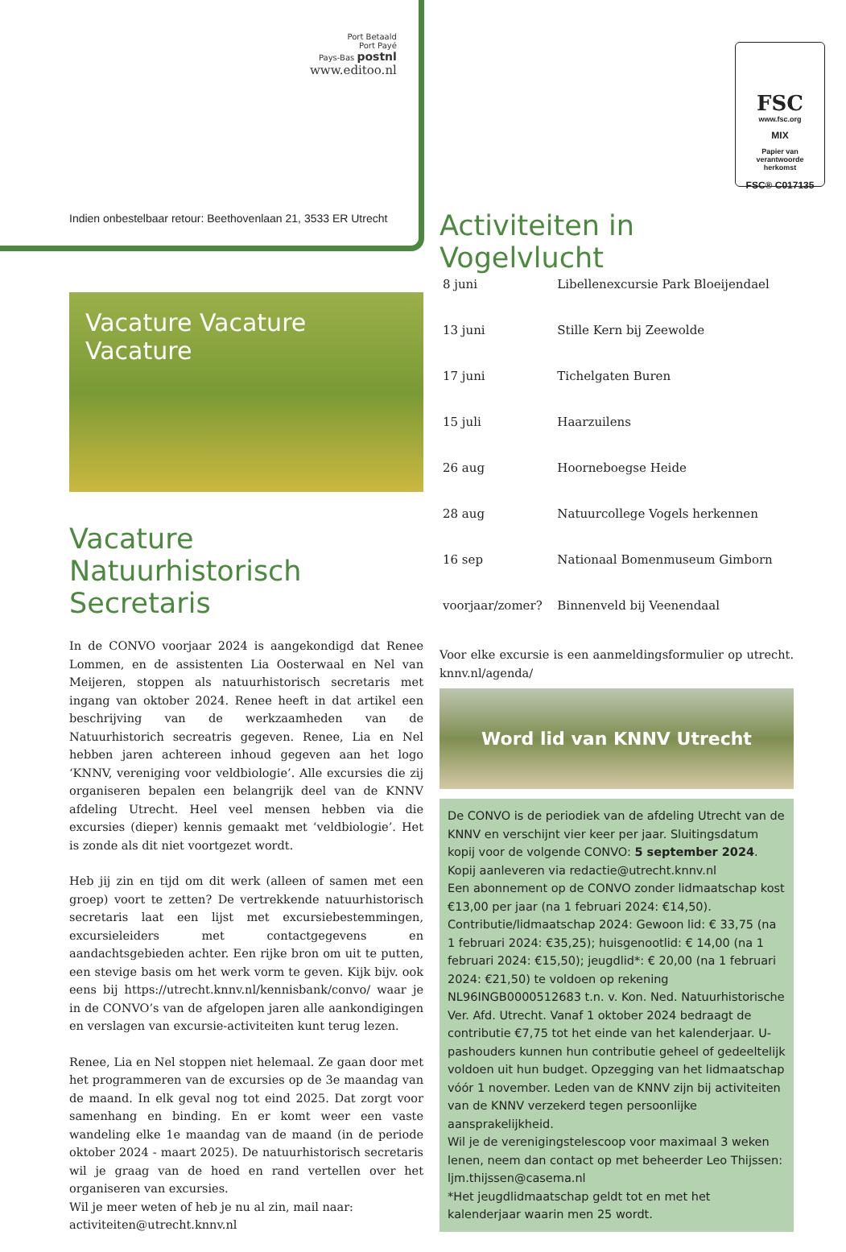Port Betaald
Port Payé
Pays-Bas postnl
www.editoo.nl
FSC
www.fsc.org
MIX
Papier van
verantwoorde
herkomst
FSC® C017135
Indien onbestelbaar retour: Beethovenlaan 21, 3533 ER Utrecht
Vacature Vacature Vacature
Vacature Natuurhistorisch Secretaris
In de CONVO voorjaar 2024 is aangekondigd dat Renee Lommen, en de assistenten Lia Oosterwaal en Nel van Meijeren, stoppen als natuurhistorisch secretaris met ingang van oktober 2024. Renee heeft in dat artikel een beschrijving van de werkzaamheden van de Natuurhistorich secreatris gegeven. Renee, Lia en Nel hebben jaren achtereen inhoud gegeven aan het logo ‘KNNV, vereniging voor veldbiologie’. Alle excursies die zij organiseren bepalen een belangrijk deel van de KNNV afdeling Utrecht. Heel veel mensen hebben via die excursies (dieper) kennis gemaakt met ‘veldbiologie’. Het is zonde als dit niet voortgezet wordt.
Heb jij zin en tijd om dit werk (alleen of samen met een groep) voort te zetten? De vertrekkende natuurhistorisch secretaris laat een lijst met excursiebestemmingen, excursieleiders met contactgegevens en aandachtsgebieden achter. Een rijke bron om uit te putten, een stevige basis om het werk vorm te geven. Kijk bijv. ook eens bij https://utrecht.knnv.nl/kennisbank/convo/ waar je in de CONVO’s van de afgelopen jaren alle aankondigingen en verslagen van excursie-activiteiten kunt terug lezen.
Renee, Lia en Nel stoppen niet helemaal. Ze gaan door met het programmeren van de excursies op de 3e maandag van de maand. In elk geval nog tot eind 2025. Dat zorgt voor samenhang en binding. En er komt weer een vaste wandeling elke 1e maandag van de maand (in de periode oktober 2024 - maart 2025). De natuurhistorisch secretaris wil je graag van de hoed en rand vertellen over het organiseren van excursies.
Wil je meer weten of heb je nu al zin, mail naar:
activiteiten@utrecht.knnv.nl
Activiteiten in Vogelvlucht
| 8 juni | Libellenexcursie Park Bloeijendael |
| 13 juni | Stille Kern bij Zeewolde |
| 17 juni | Tichelgaten Buren |
| 15 juli | Haarzuilens |
| 26 aug | Hoorneboegse Heide |
| 28 aug | Natuurcollege Vogels herkennen |
| 16 sep | Nationaal Bomenmuseum Gimborn |
| voorjaar/zomer? | Binnenveld bij Veenendaal |
Voor elke excursie is een aanmeldingsformulier op utrecht. knnv.nl/agenda/
Word lid van KNNV Utrecht
De CONVO is de periodiek van de afdeling Utrecht van de KNNV en verschijnt vier keer per jaar. Sluitingsdatum kopij voor de volgende CONVO: 5 september 2024. Kopij aanleveren via redactie@utrecht.knnv.nl
Een abonnement op de CONVO zonder lidmaatschap kost €13,00 per jaar (na 1 februari 2024: €14,50).
Contributie/lidmaatschap 2024: Gewoon lid: € 33,75 (na 1 februari 2024: €35,25); huisgenootlid: € 14,00 (na 1 februari 2024: €15,50); jeugdlid*: € 20,00 (na 1 februari 2024: €21,50) te voldoen op rekening NL96INGB0000512683 t.n. v. Kon. Ned. Natuurhistorische Ver. Afd. Utrecht. Vanaf 1 oktober 2024 bedraagt de contributie €7,75 tot het einde van het kalenderjaar. U-pashouders kunnen hun contributie geheel of gedeeltelijk voldoen uit hun budget. Opzegging van het lidmaatschap vóór 1 november. Leden van de KNNV zijn bij activiteiten van de KNNV verzekerd tegen persoonlijke aansprakelijkheid.
Wil je de verenigingstelescoop voor maximaal 3 weken lenen, neem dan contact op met beheerder Leo Thijssen:
ljm.thijssen@casema.nl
*Het jeugdlidmaatschap geldt tot en met het kalenderjaar waarin men 25 wordt.